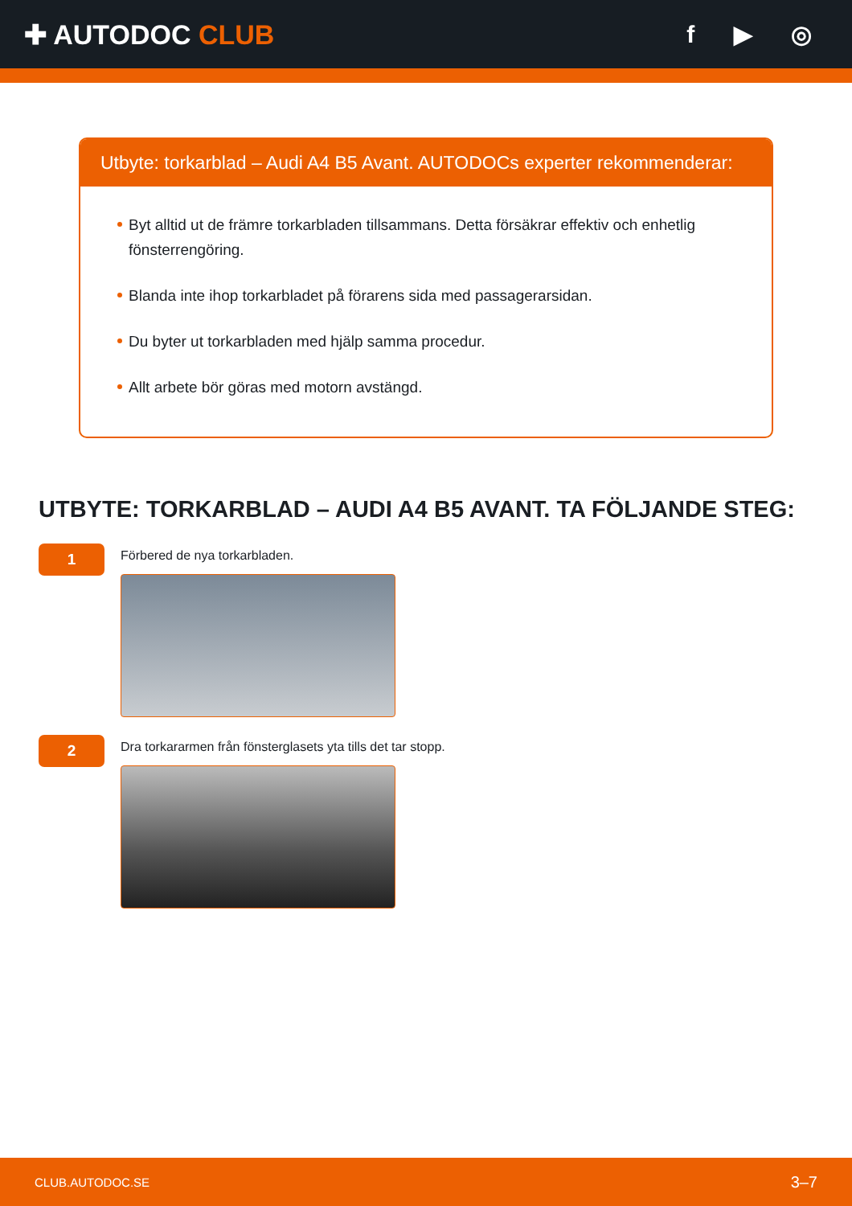✚ AUTODOC CLUB f ▶ ◎
Utbyte: torkarblad – Audi A4 B5 Avant. AUTODOCs experter rekommenderar:
Byt alltid ut de främre torkarbladen tillsammans. Detta försäkrar effektiv och enhetlig fönsterrengöring.
Blanda inte ihop torkarbladet på förarens sida med passagerarsidan.
Du byter ut torkarbladen med hjälp samma procedur.
Allt arbete bör göras med motorn avstängd.
UTBYTE: TORKARBLAD – AUDI A4 B5 AVANT. TA FÖLJANDE STEG:
1
Förbered de nya torkarbladen.
2
Dra torkararmen från fönsterglasets yta tills det tar stopp.
CLUB.AUTODOC.SE 3–7